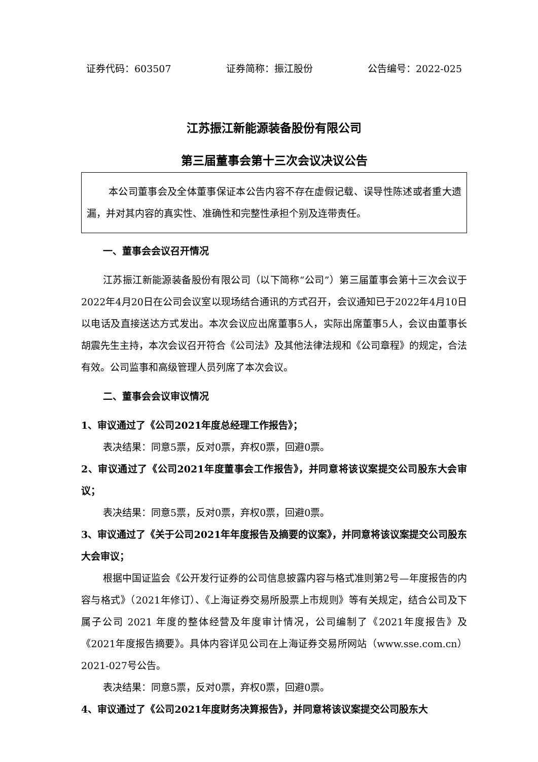证券代码：603507 证券简称：振江股份 公告编号：2022-025
江苏振江新能源装备股份有限公司
第三届董事会第十三次会议决议公告
本公司董事会及全体董事保证本公告内容不存在虚假记载、误导性陈述或者重大遗漏，并对其内容的真实性、准确性和完整性承担个别及连带责任。
一、董事会会议召开情况
江苏振江新能源装备股份有限公司（以下简称“公司”）第三届董事会第十三次会议于2022年4月20日在公司会议室以现场结合通讯的方式召开，会议通知已于2022年4月10日以电话及直接送达方式发出。本次会议应出席董事5人，实际出席董事5人，会议由董事长胡震先生主持，本次会议召开符合《公司法》及其他法律法规和《公司章程》的规定，合法有效。公司监事和高级管理人员列席了本次会议。
二、董事会会议审议情况
1、审议通过了《公司2021年度总经理工作报告》；
表决结果：同意5票，反对0票，弃权0票，回避0票。
2、审议通过了《公司2021年度董事会工作报告》，并同意将该议案提交公司股东大会审议；
表决结果：同意5票，反对0票，弃权0票，回避0票。
3、审议通过了《关于公司2021年年度报告及摘要的议案》，并同意将该议案提交公司股东大会审议；
根据中国证监会《公开发行证券的公司信息披露内容与格式准则第2号—年度报告的内容与格式》（2021年修订）、《上海证券交易所股票上市规则》等有关规定，结合公司及下属子公司 2021 年度的整体经营及年度审计情况，公司编制了《2021年度报告》及《2021年度报告摘要》。具体内容详见公司在上海证券交易所网站（www.sse.com.cn）2021-027号公告。
表决结果：同意5票，反对0票，弃权0票，回避0票。
4、审议通过了《公司2021年度财务决算报告》，并同意将该议案提交公司股东大